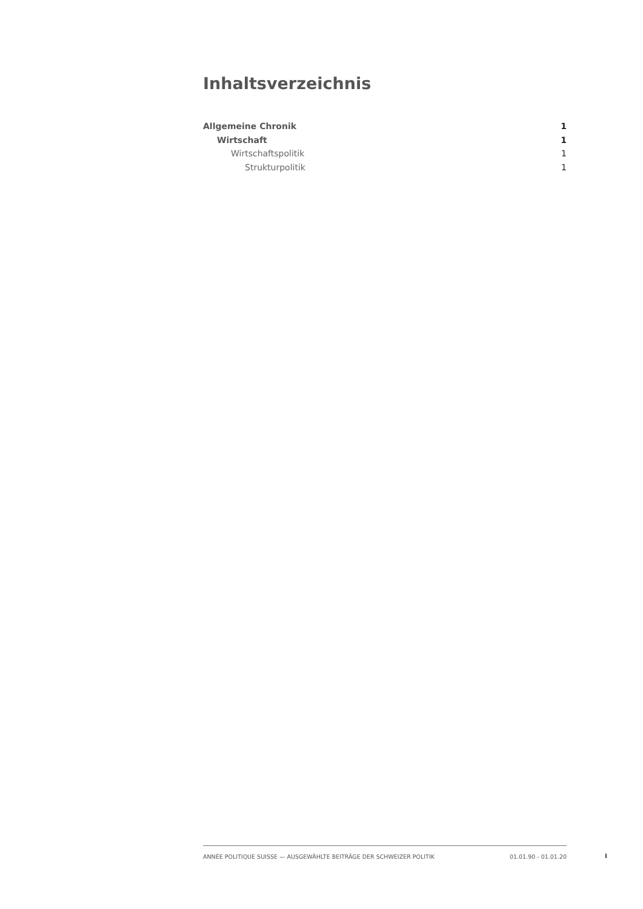Inhaltsverzeichnis
Allgemeine Chronik 1
Wirtschaft 1
Wirtschaftspolitik 1
Strukturpolitik 1
ANNÉE POLITIQUE SUISSE — AUSGEWÄHLTE BEITRÄGE DER SCHWEIZER POLITIK 01.01.90 - 01.01.20
I